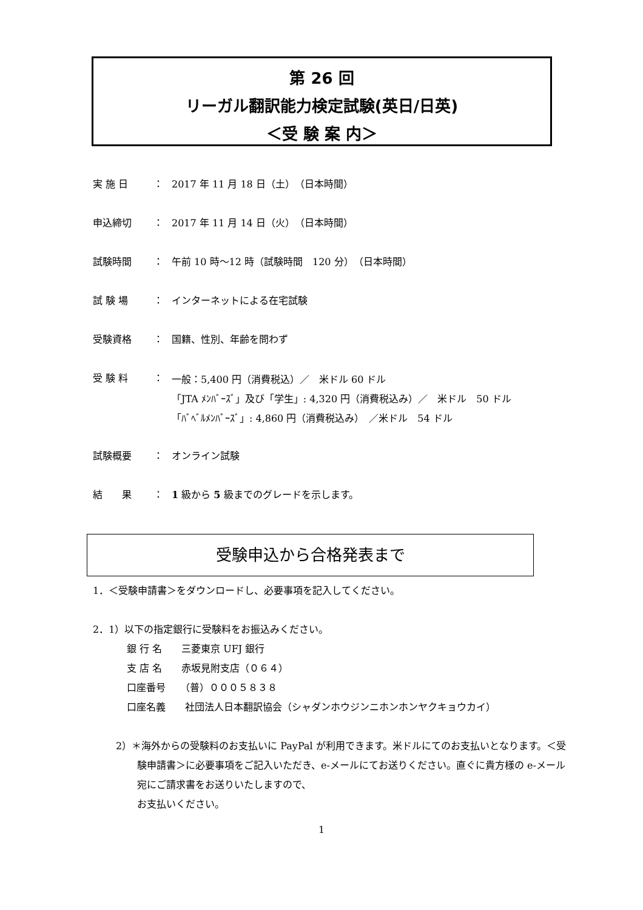第 26 回
リーガル翻訳能力検定試験(英日/日英)
＜受 験 案 内＞
実 施 日 ： 2017 年 11 月 18 日（土）　（日本時間）
申込締切 ： 2017 年 11 月 14 日（火）　（日本時間）
試験時間 ： 午前 10 時～12 時（試験時間　120 分）　（日本時間）
試 験 場 ： インターネットによる在宅試験
受験資格 ： 国籍、性別、年齢を問わず
受 験 料 ： 一般：5,400 円（消費税込）／　米ドル 60 ドル
「JTA ﾒﾝﾊﾞｰｽﾞ」及び「学生」: 4,320 円（消費税込み）／　米ドル　50 ドル
「ﾊﾞﾍﾞﾙﾒﾝﾊﾞｰｽﾞ」: 4,860 円（消費税込み）　／米ドル　54 ドル
試験概要 ： オンライン試験
結　　果 ： 1 級から 5 級までのグレードを示します。
受験申込から合格発表まで
1．＜受験申請書＞をダウンロードし、必要事項を記入してください。
2．1）以下の指定銀行に受験料をお振込みください。
銀 行 名　　三菱東京 UFJ 銀行
支 店 名　　赤坂見附支店（０６４）
口座番号　　（普）０００５８３８
口座名義　　社団法人日本翻訳協会（シャダンホウジンニホンホンヤクキョウカイ）
2）＊海外からの受験料のお支払いに PayPal が利用できます。米ドルにてのお支払いとなります。＜受験申請書＞に必要事項をご記入いただき、e-メールにてお送りください。直ぐに貴方様の e-メール宛にご請求書をお送りいたしますので、
お支払いください。
1